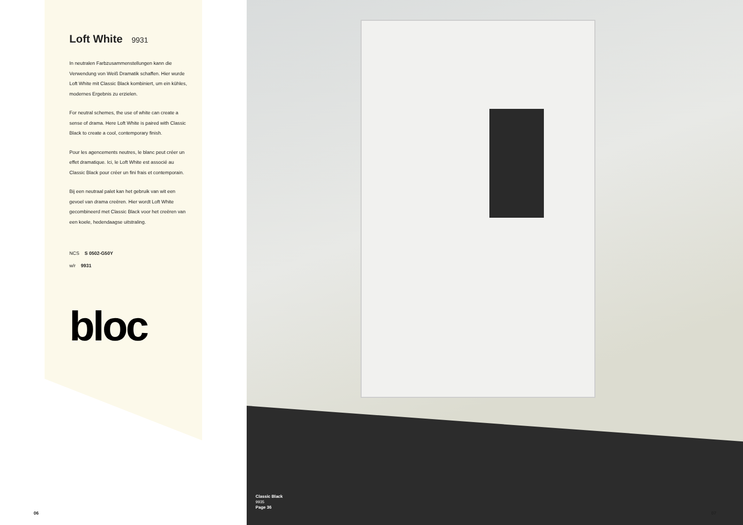Loft White 9931
In neutralen Farbzusammenstellungen kann die Verwendung von Weiß Dramatik schaffen. Hier wurde Loft White mit Classic Black kombiniert, um ein kühles, modernes Ergebnis zu erzielen.
For neutral schemes, the use of white can create a sense of drama. Here Loft White is paired with Classic Black to create a cool, contemporary finish.
Pour les agencements neutres, le blanc peut créer un effet dramatique. Ici, le Loft White est associé au Classic Black pour créer un fini frais et contemporain.
Bij een neutraal palet kan het gebruik van wit een gevoel van drama creëren. Hier wordt Loft White gecombineerd met Classic Black voor het creëren van een koele, hedendaagse uitstraling.
NCS S 0502-G50Y
w/r 9931
bloc
Classic Black
9935
Page 36
06 07